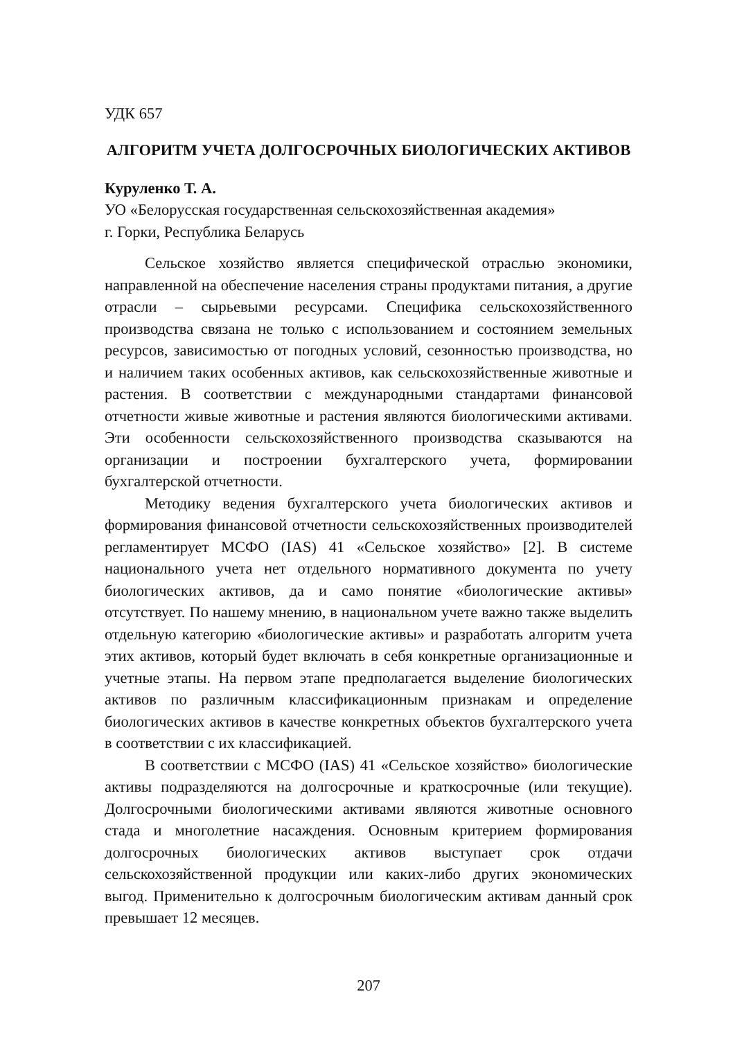УДК 657
АЛГОРИТМ УЧЕТА ДОЛГОСРОЧНЫХ БИОЛОГИЧЕСКИХ АКТИВОВ
Куруленко Т. А.
УО «Белорусская государственная сельскохозяйственная академия»
г. Горки, Республика Беларусь
Сельское хозяйство является специфической отраслью экономики, направленной на обеспечение населения страны продуктами питания, а другие отрасли – сырьевыми ресурсами. Специфика сельскохозяйственного производства связана не только с использованием и состоянием земельных ресурсов, зависимостью от погодных условий, сезонностью производства, но и наличием таких особенных активов, как сельскохозяйственные животные и растения. В соответствии с международными стандартами финансовой отчетности живые животные и растения являются биологическими активами. Эти особенности сельскохозяйственного производства сказываются на организации и построении бухгалтерского учета, формировании бухгалтерской отчетности.
Методику ведения бухгалтерского учета биологических активов и формирования финансовой отчетности сельскохозяйственных производителей регламентирует МСФО (IAS) 41 «Сельское хозяйство» [2]. В системе национального учета нет отдельного нормативного документа по учету биологических активов, да и само понятие «биологические активы» отсутствует. По нашему мнению, в национальном учете важно также выделить отдельную категорию «биологические активы» и разработать алгоритм учета этих активов, который будет включать в себя конкретные организационные и учетные этапы. На первом этапе предполагается выделение биологических активов по различным классификационным признакам и определение биологических активов в качестве конкретных объектов бухгалтерского учета в соответствии с их классификацией.
В соответствии с МСФО (IAS) 41 «Сельское хозяйство» биологические активы подразделяются на долгосрочные и краткосрочные (или текущие). Долгосрочными биологическими активами являются животные основного стада и многолетние насаждения. Основным критерием формирования долгосрочных биологических активов выступает срок отдачи сельскохозяйственной продукции или каких-либо других экономических выгод. Применительно к долгосрочным биологическим активам данный срок превышает 12 месяцев.
207